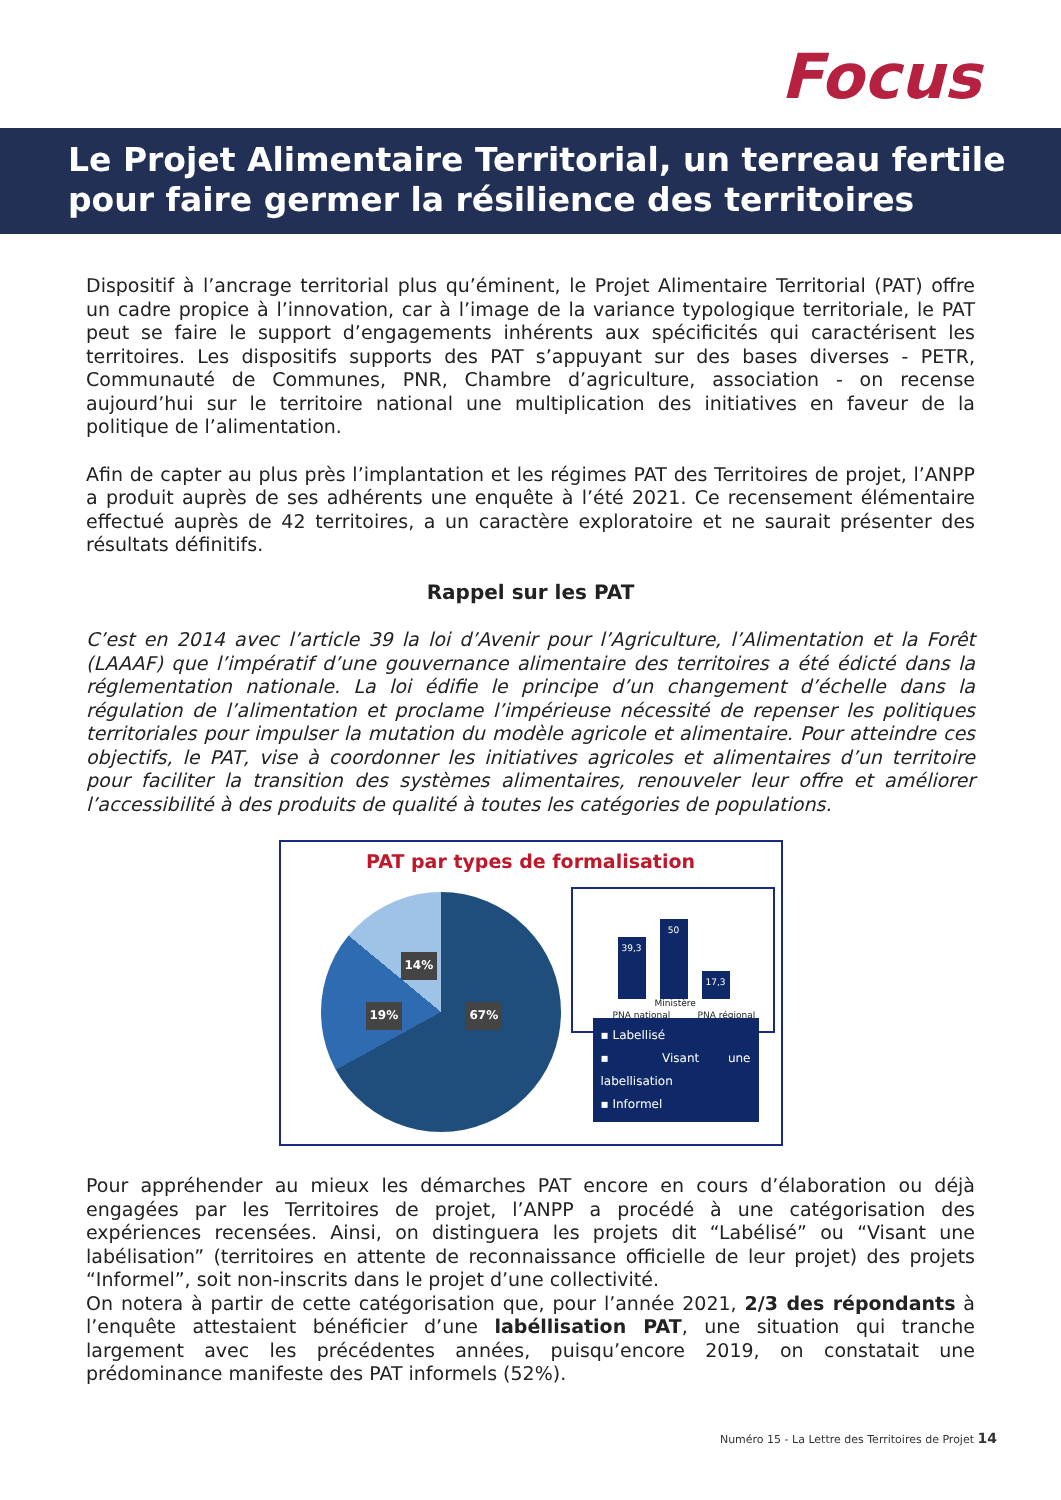Focus
Le Projet Alimentaire Territorial, un terreau fertile pour faire germer la résilience des territoires
Dispositif à l’ancrage territorial plus qu’éminent, le Projet Alimentaire Territorial (PAT) offre un cadre propice à l’innovation, car à l’image de la variance typologique territoriale, le PAT peut se faire le support d’engagements inhérents aux spécificités qui caractérisent les territoires. Les dispositifs supports des PAT s’appuyant sur des bases diverses - PETR, Communauté de Communes, PNR, Chambre d’agriculture, association - on recense aujourd’hui sur le territoire national une multiplication des initiatives en faveur de la politique de l’alimentation.
Afin de capter au plus près l’implantation et les régimes PAT des Territoires de projet, l’ANPP a produit auprès de ses adhérents une enquête à l’été 2021. Ce recensement élémentaire effectué auprès de 42 territoires, a un caractère exploratoire et ne saurait présenter des résultats définitifs.
Rappel sur les PAT
C’est en 2014 avec l’article 39 la loi d’Avenir pour l’Agriculture, l’Alimentation et la Forêt (LAAAF) que l’impératif d’une gouvernance alimentaire des territoires a été édicté dans la réglementation nationale. La loi édifie le principe d’un changement d’échelle dans la régulation de l’alimentation et proclame l’impérieuse nécessité de repenser les politiques territoriales pour impulser la mutation du modèle agricole et alimentaire. Pour atteindre ces objectifs, le PAT, vise à coordonner les initiatives agricoles et alimentaires d’un territoire pour faciliter la transition des systèmes alimentaires, renouveler leur offre et améliorer l’accessibilité à des produits de qualité à toutes les catégories de populations.
PAT par types de formalisation
14%
19% 67%
39,3 50 17,3
PNA national
Ministère
PNA régional
▪ Labellisé
▪ Visant une labellisation
▪ Informel
Pour appréhender au mieux les démarches PAT encore en cours d’élaboration ou déjà engagées par les Territoires de projet, l’ANPP a procédé à une catégorisation des expériences recensées. Ainsi, on distinguera les projets dit “Labélisé” ou “Visant une labélisation” (territoires en attente de reconnaissance officielle de leur projet) des projets “Informel”, soit non-inscrits dans le projet d’une collectivité.
On notera à partir de cette catégorisation que, pour l’année 2021, 2/3 des répondants à l’enquête attestaient bénéficier d’une labéllisation PAT, une situation qui tranche largement avec les précédentes années, puisqu’encore 2019, on constatait une prédominance manifeste des PAT informels (52%).
Numéro 15 - La Lettre des Territoires de Projet 14